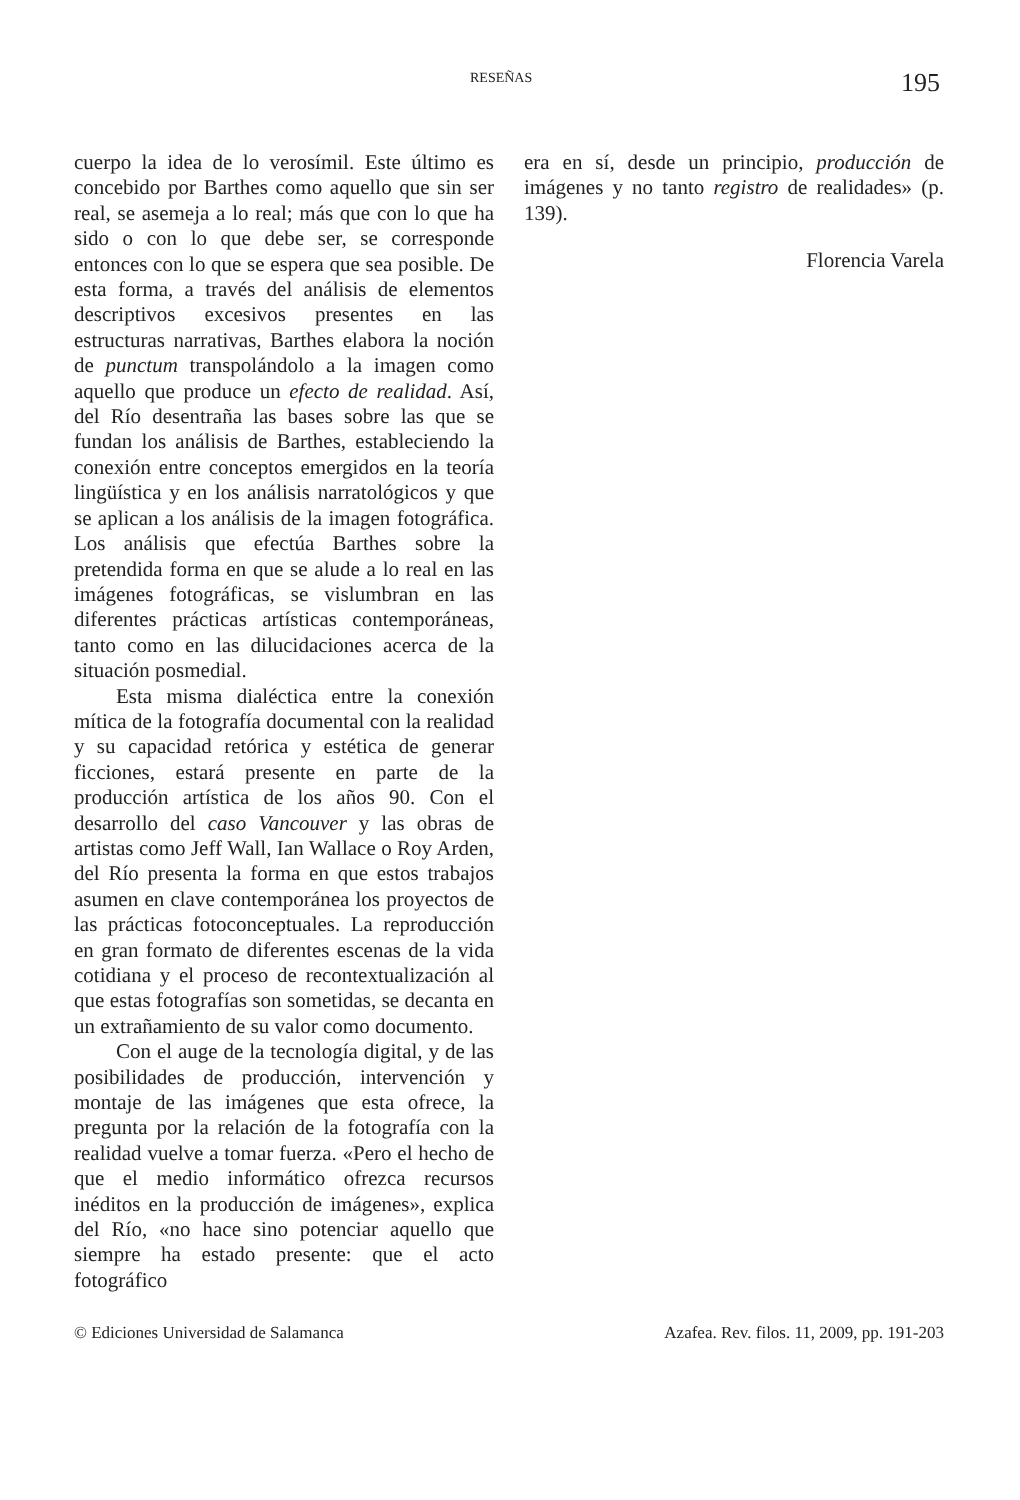RESEÑAS 195
cuerpo la idea de lo verosímil. Este último es concebido por Barthes como aquello que sin ser real, se asemeja a lo real; más que con lo que ha sido o con lo que debe ser, se corresponde entonces con lo que se espera que sea posible. De esta forma, a través del análisis de elementos descriptivos excesivos presentes en las estructuras narrativas, Barthes elabora la noción de punctum transpolándolo a la imagen como aquello que produce un efecto de realidad. Así, del Río desentraña las bases sobre las que se fundan los análisis de Barthes, estableciendo la conexión entre conceptos emergidos en la teoría lingüística y en los análisis narratológicos y que se aplican a los análisis de la imagen fotográfica. Los análisis que efectúa Barthes sobre la pretendida forma en que se alude a lo real en las imágenes fotográficas, se vislumbran en las diferentes prácticas artísticas contemporáneas, tanto como en las dilucidaciones acerca de la situación posmedial.
Esta misma dialéctica entre la conexión mítica de la fotografía documental con la realidad y su capacidad retórica y estética de generar ficciones, estará presente en parte de la producción artística de los años 90. Con el desarrollo del caso Vancouver y las obras de artistas como Jeff Wall, Ian Wallace o Roy Arden, del Río presenta la forma en que estos trabajos asumen en clave contemporánea los proyectos de las prácticas fotoconceptuales. La reproducción en gran formato de diferentes escenas de la vida cotidiana y el proceso de recontextualización al que estas fotografías son sometidas, se decanta en un extrañamiento de su valor como documento.
Con el auge de la tecnología digital, y de las posibilidades de producción, intervención y montaje de las imágenes que esta ofrece, la pregunta por la relación de la fotografía con la realidad vuelve a tomar fuerza. «Pero el hecho de que el medio informático ofrezca recursos inéditos en la producción de imágenes», explica del Río, «no hace sino potenciar aquello que siempre ha estado presente: que el acto fotográfico
era en sí, desde un principio, producción de imágenes y no tanto registro de realidades» (p. 139).
Florencia Varela
© Ediciones Universidad de Salamanca Azafea. Rev. filos. 11, 2009, pp. 191-203